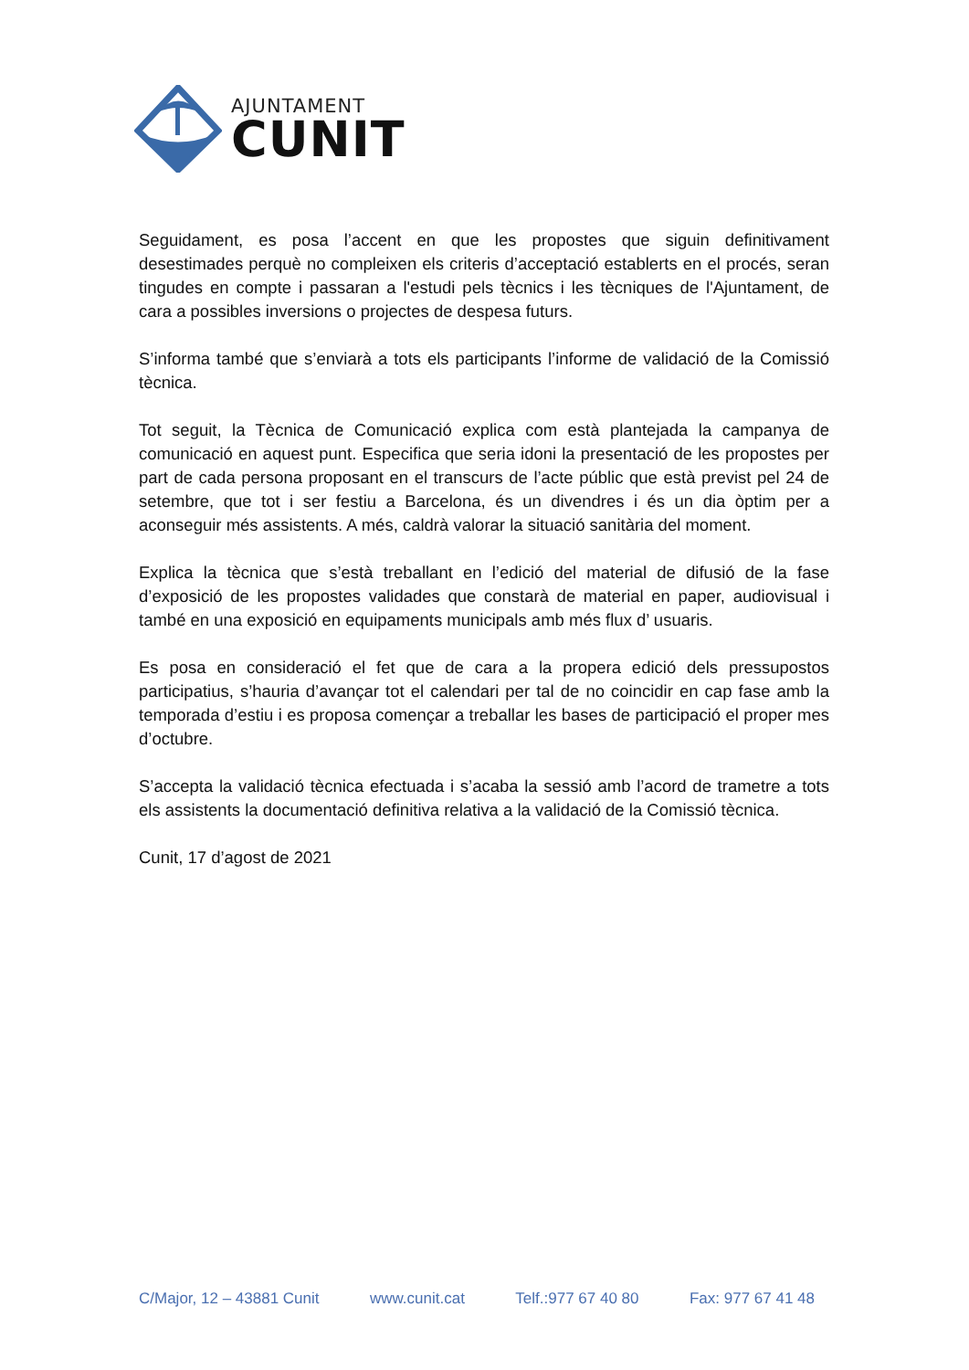AJUNTAMENT
CUNIT
Seguidament, es posa l’accent en que les propostes que siguin definitivament desestimades perquè no compleixen els criteris d’acceptació establerts en el procés, seran tingudes en compte i passaran a l'estudi pels tècnics i les tècniques de l'Ajuntament, de cara a possibles inversions o projectes de despesa futurs.
S’informa també que s’enviarà a tots els participants l’informe de validació de la Comissió tècnica.
Tot seguit, la Tècnica de Comunicació explica com està plantejada la campanya de comunicació en aquest punt. Especifica que seria idoni la presentació de les propostes per part de cada persona proposant en el transcurs de l’acte públic que està previst pel 24 de setembre, que tot i ser festiu a Barcelona, és un divendres i és un dia òptim per a aconseguir més assistents. A més, caldrà valorar la situació sanitària del moment.
Explica la tècnica que s’està treballant en l’edició del material de difusió de la fase d’exposició de les propostes validades que constarà de material en paper, audiovisual i també en una exposició en equipaments municipals amb més flux d’ usuaris.
Es posa en consideració el fet que de cara a la propera edició dels pressupostos participatius, s’hauria d’avançar tot el calendari per tal de no coincidir en cap fase amb la temporada d’estiu i es proposa començar a treballar les bases de participació el proper mes d’octubre.
S’accepta la validació tècnica efectuada i s’acaba la sessió amb l’acord de trametre a tots els assistents la documentació definitiva relativa a la validació de la Comissió tècnica.
Cunit, 17 d’agost de 2021
C/Major, 12 – 43881 Cunit www.cunit.cat Telf.:977 67 40 80 Fax: 977 67 41 48